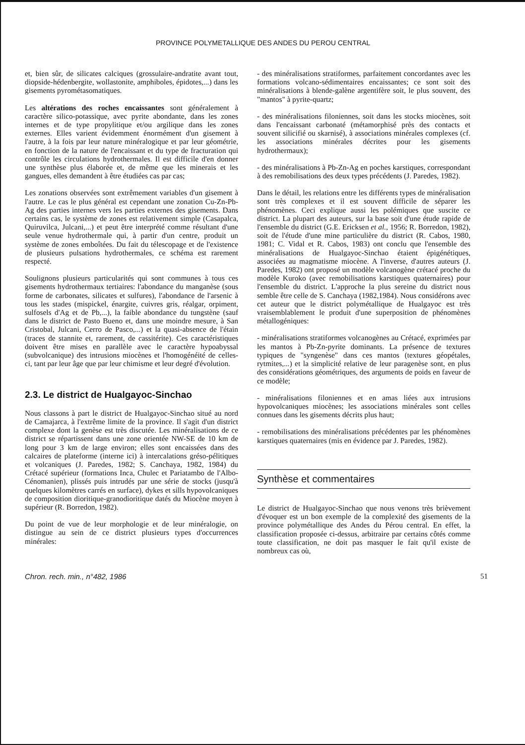PROVINCE POLYMETALLIQUE DES ANDES DU PEROU CENTRAL
et, bien sûr, de silicates calciques (grossulaire-andratite avant tout, diopside-hédenbergite, wollastonite, amphiboles, épidotes,...) dans les gisements pyrométasomatiques.
Les altérations des roches encaissantes sont généralement à caractère silico-potassique, avec pyrite abondante, dans les zones internes et de type propylitique et/ou argilique dans les zones externes. Elles varient évidemment énormément d'un gisement à l'autre, à la fois par leur nature minéralogique et par leur géométrie, en fonction de la nature de l'encaissant et du type de fracturation qui contrôle les circulations hydrothermales. Il est difficile d'en donner une synthèse plus élaborée et, de même que les minerais et les gangues, elles demandent à être étudiées cas par cas;
Les zonations observées sont extrêmement variables d'un gisement à l'autre. Le cas le plus général est cependant une zonation Cu-Zn-Pb-Ag des parties internes vers les parties externes des gisements. Dans certains cas, le système de zones est relativement simple (Casapalca, Quiruvilca, Julcani,...) et peut être interprété comme résultant d'une seule venue hydrothermale qui, à partir d'un centre, produit un système de zones emboîtées. Du fait du télescopage et de l'existence de plusieurs pulsations hydrothermales, ce schéma est rarement respecté.
Soulignons plusieurs particularités qui sont communes à tous ces gisements hydrothermaux tertiaires: l'abondance du manganèse (sous forme de carbonates, silicates et sulfures), l'abondance de l'arsenic à tous les stades (mispickel, énargite, cuivres gris, réalgar, orpiment, sulfosels d'Ag et de Pb,...), la faible abondance du tungstène (sauf dans le district de Pasto Bueno et, dans une moindre mesure, à San Cristobal, Julcani, Cerro de Pasco,...) et la quasi-absence de l'étain (traces de stannite et, rarement, de cassitérite). Ces caractéristiques doivent être mises en parallèle avec le caractère hypoabyssal (subvolcanique) des intrusions miocènes et l'homogénéité de celles-ci, tant par leur âge que par leur chimisme et leur degré d'évolution.
2.3. Le district de Hualgayoc-Sinchao
Nous classons à part le district de Hualgayoc-Sinchao situé au nord de Camajarca, à l'extrême limite de la province. Il s'agit d'un district complexe dont la genèse est très discutée. Les minéralisations de ce district se répartissent dans une zone orientée NW-SE de 10 km de long pour 3 km de large environ; elles sont encaissées dans des calcaires de plateforme (interne ici) à intercalations gréso-pélitiques et volcaniques (J. Paredes, 1982; S. Canchaya, 1982, 1984) du Crétacé supérieur (formations Inca, Chulec et Pariatambo de l'Albo-Cénomanien), plissés puis intrudés par une série de stocks (jusqu'à quelques kilomètres carrés en surface), dykes et sills hypovolcaniques de composition dioritique-granodioritique datés du Miocène moyen à supérieur (R. Borredon, 1982).
Du point de vue de leur morphologie et de leur minéralogie, on distingue au sein de ce district plusieurs types d'occurrences minérales:
- des minéralisations stratiformes, parfaitement concordantes avec les formations volcano-sédimentaires encaissantes; ce sont soit des minéralisations à blende-galène argentifère soit, le plus souvent, des "mantos" à pyrite-quartz;
- des minéralisations filoniennes, soit dans les stocks miocènes, soit dans l'encaissant carbonaté (métamorphisé près des contacts et souvent silicifié ou skarnisé), à associations minérales complexes (cf. les associations minérales décrites pour les gisements hydrothermaux);
- des minéralisations à Pb-Zn-Ag en poches karstiques, correspondant à des remobilisations des deux types précédents (J. Paredes, 1982).
Dans le détail, les relations entre les différents types de minéralisation sont très complexes et il est souvent difficile de séparer les phénomènes. Ceci explique aussi les polémiques que suscite ce district. La plupart des auteurs, sur la base soit d'une étude rapide de l'ensemble du district (G.E. Ericksen et al., 1956; R. Borredon, 1982), soit de l'étude d'une mine particulière du district (R. Cabos, 1980, 1981; C. Vidal et R. Cabos, 1983) ont conclu que l'ensemble des minéralisations de Hualgayoc-Sinchao étaient épigénétiques, associées au magmatisme miocène. A l'inverse, d'autres auteurs (J. Paredes, 1982) ont proposé un modèle volcanogène crétacé proche du modèle Kuroko (avec remobilisations karstiques quaternaires) pour l'ensemble du district. L'approche la plus sereine du district nous semble être celle de S. Canchaya (1982,1984). Nous considérons avec cet auteur que le district polymétallique de Hualgayoc est très vraisemblablement le produit d'une superposition de phénomènes métallogéniques:
- minéralisations stratiformes volcanogènes au Crétacé, exprimées par les mantos à Pb-Zn-pyrite dominants. La présence de textures typiques de "syngenèse" dans ces mantos (textures géopétales, rytmites,...) et la simplicité relative de leur paragenèse sont, en plus des considérations géométriques, des arguments de poids en faveur de ce modèle;
- minéralisations filoniennes et en amas liées aux intrusions hypovolcaniques miocènes; les associations minérales sont celles connues dans les gisements décrits plus haut;
- remobilisations des minéralisations précédentes par les phénomènes karstiques quaternaires (mis en évidence par J. Paredes, 1982).
Synthèse et commentaires
Le district de Hualgayoc-Sinchao que nous venons très brièvement d'évoquer est un bon exemple de la complexité des gisements de la province polymétallique des Andes du Pérou central. En effet, la classification proposée ci-dessus, arbitraire par certains côtés comme toute classification, ne doit pas masquer le fait qu'il existe de nombreux cas où,
Chron. rech. min., n°482, 1986 51